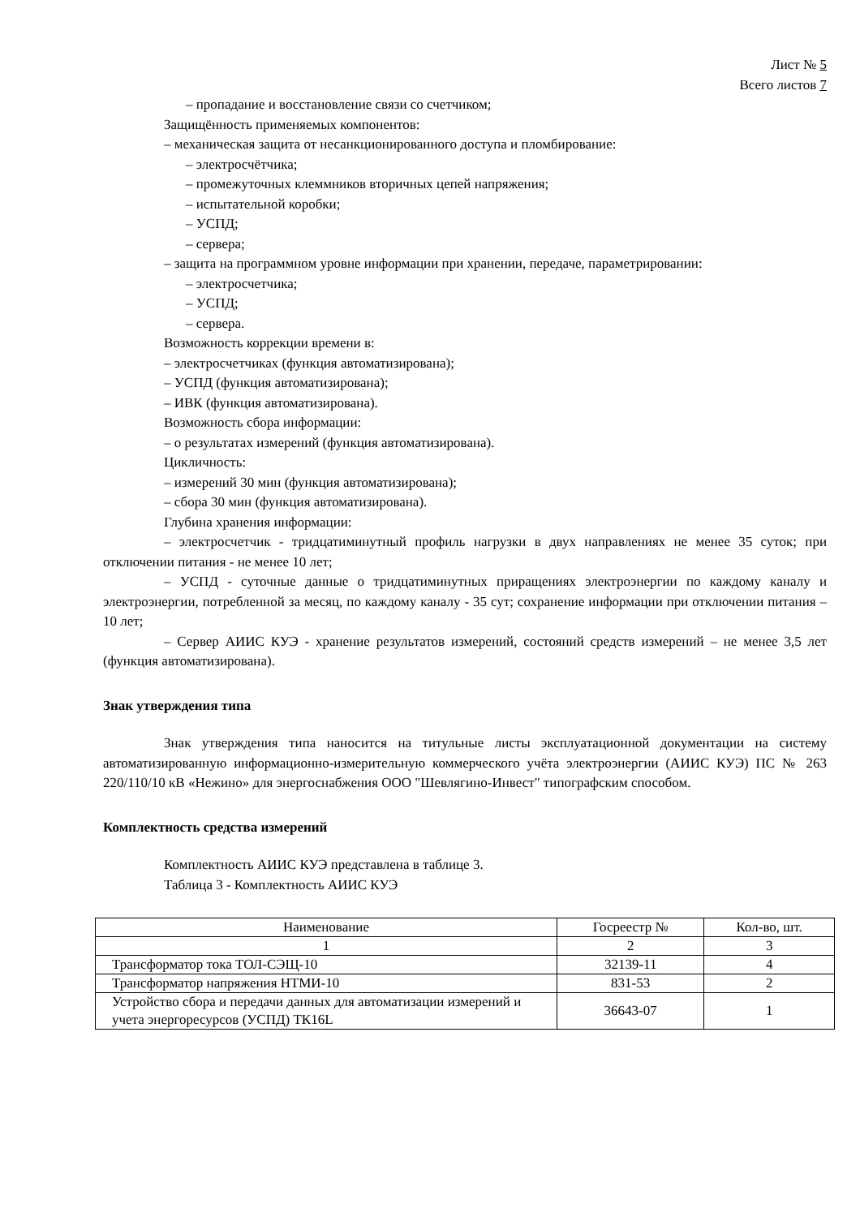Лист № 5
Всего листов 7
– пропадание и восстановление связи со счетчиком;
Защищённость применяемых компонентов:
– механическая защита от несанкционированного доступа и пломбирование:
– электросчётчика;
– промежуточных клеммников вторичных цепей напряжения;
– испытательной коробки;
– УСПД;
– сервера;
– защита на программном уровне информации при хранении, передаче, параметрировании:
– электросчетчика;
– УСПД;
– сервера.
Возможность коррекции времени в:
– электросчетчиках (функция автоматизирована);
– УСПД (функция автоматизирована);
– ИВК (функция автоматизирована).
Возможность сбора информации:
– о результатах измерений (функция автоматизирована).
Цикличность:
– измерений 30 мин (функция автоматизирована);
– сбора 30 мин (функция автоматизирована).
Глубина хранения информации:
– электросчетчик - тридцатиминутный профиль нагрузки в двух направлениях не менее 35 суток; при отключении питания - не менее 10 лет;
– УСПД - суточные данные о тридцатиминутных приращениях электроэнергии по каждому каналу и электроэнергии, потребленной за месяц, по каждому каналу - 35 сут; сохранение информации при отключении питания – 10 лет;
– Сервер АИИС КУЭ - хранение результатов измерений, состояний средств измерений – не менее 3,5 лет (функция автоматизирована).
Знак утверждения типа
Знак утверждения типа наносится на титульные листы эксплуатационной документации на систему автоматизированную информационно-измерительную коммерческого учёта электроэнергии (АИИС КУЭ) ПС № 263 220/110/10 кВ «Нежино» для энергоснабжения ООО "Шевлягино-Инвест" типографским способом.
Комплектность средства измерений
Комплектность АИИС КУЭ представлена в таблице 3.
Таблица 3 - Комплектность АИИС КУЭ
| Наименование | Госреестр № | Кол-во, шт. |
| --- | --- | --- |
| 1 | 2 | 3 |
| Трансформатор тока ТОЛ-СЭЩ-10 | 32139-11 | 4 |
| Трансформатор напряжения НТМИ-10 | 831-53 | 2 |
| Устройство сбора и передачи данных для автоматизации измерений и учета энергоресурсов (УСПД) ТК16L | 36643-07 | 1 |